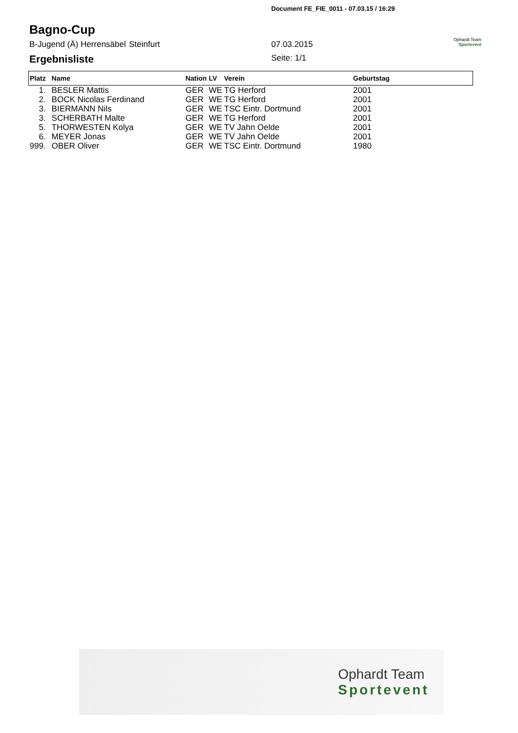Document FE_FIE_0011 - 07.03.15 / 16:29
Bagno-Cup
B-Jugend (Ä) Herrensäbel Steinfurt 07.03.2015
Ergebnisliste
Seite: 1/1
Ophardt Team
Sportevent
| Platz | Name | Nation | LV | Verein | Geburtstag |
| --- | --- | --- | --- | --- | --- |
| 1. | BESLER Mattis | GER | WE | TG Herford | 2001 |
| 2. | BOCK Nicolas Ferdinand | GER | WE | TG Herford | 2001 |
| 3. | BIERMANN Nils | GER | WE | TSC Eintr. Dortmund | 2001 |
| 3. | SCHERBATH Malte | GER | WE | TG Herford | 2001 |
| 5. | THORWESTEN Kolya | GER | WE | TV Jahn Oelde | 2001 |
| 6. | MEYER Jonas | GER | WE | TV Jahn Oelde | 2001 |
| 999. | OBER Oliver | GER | WE | TSC Eintr. Dortmund | 1980 |
Ophardt Team
Sportevent